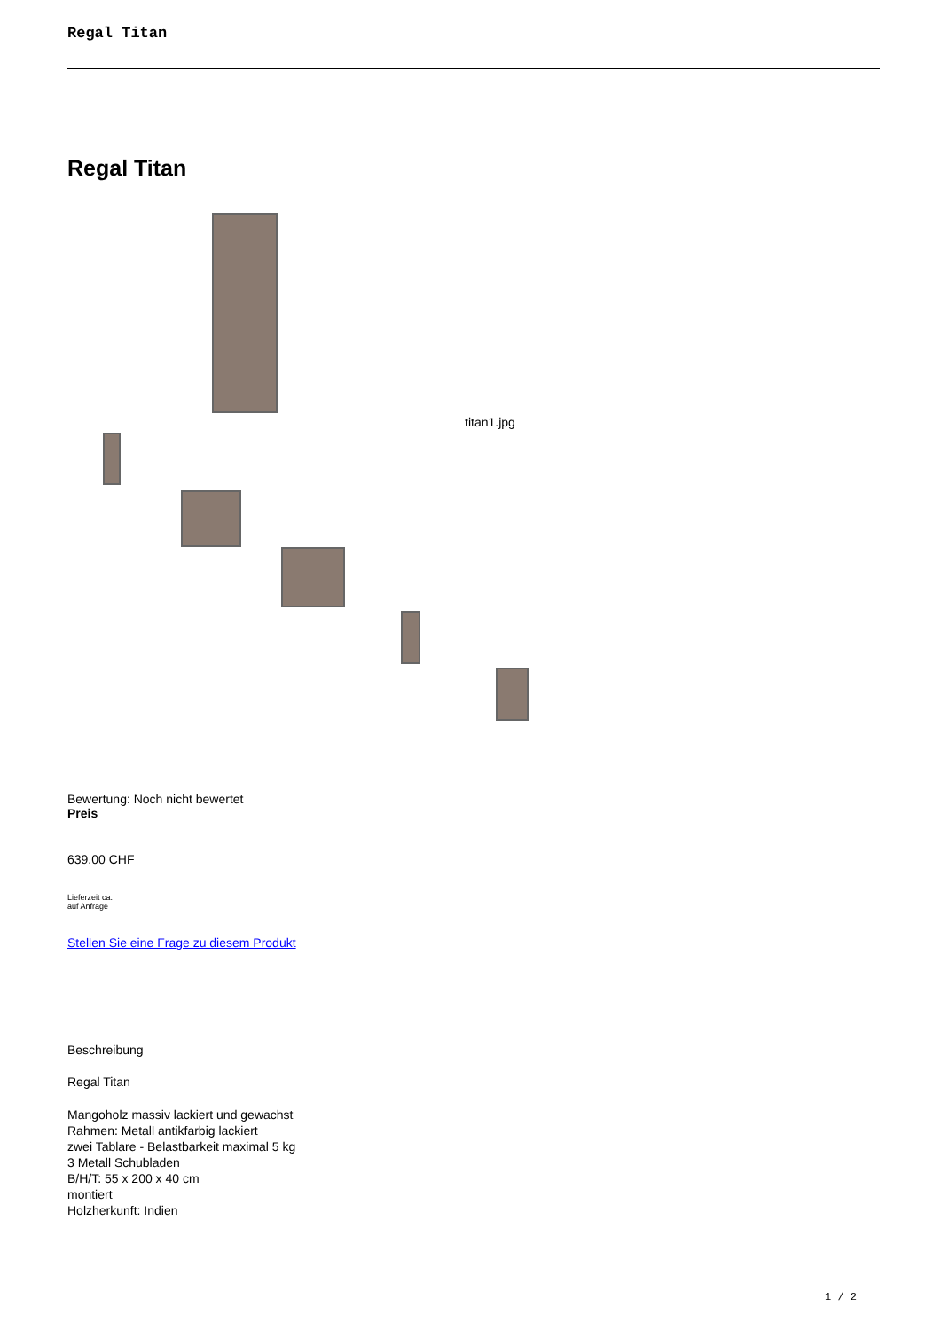Regal Titan
Regal Titan
titan1.jpg
Bewertung: Noch nicht bewertet
Preis
639,00 CHF
Lieferzeit ca.
auf Anfrage
Stellen Sie eine Frage zu diesem Produkt
Beschreibung
Regal Titan
Mangoholz massiv lackiert und gewachst
Rahmen: Metall antikfarbig lackiert
zwei Tablare - Belastbarkeit maximal 5 kg
3 Metall Schubladen
B/H/T: 55 x 200 x 40 cm
montiert
Holzherkunft: Indien
1 / 2